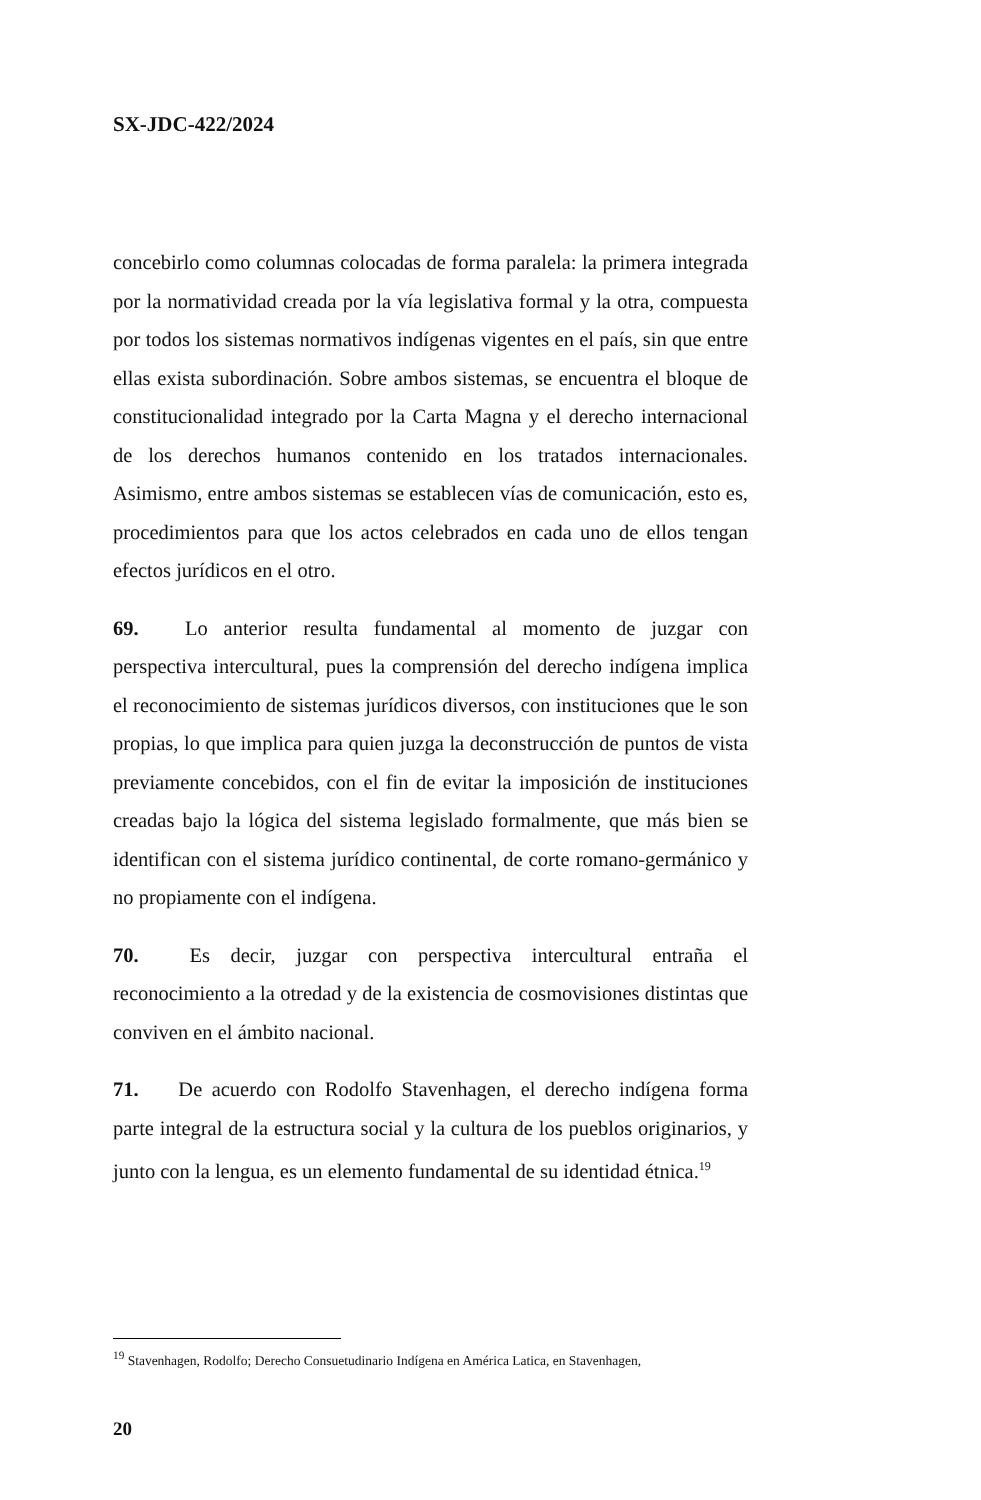SX-JDC-422/2024
concebirlo como columnas colocadas de forma paralela: la primera integrada por la normatividad creada por la vía legislativa formal y la otra, compuesta por todos los sistemas normativos indígenas vigentes en el país, sin que entre ellas exista subordinación. Sobre ambos sistemas, se encuentra el bloque de constitucionalidad integrado por la Carta Magna y el derecho internacional de los derechos humanos contenido en los tratados internacionales. Asimismo, entre ambos sistemas se establecen vías de comunicación, esto es, procedimientos para que los actos celebrados en cada uno de ellos tengan efectos jurídicos en el otro.
69. Lo anterior resulta fundamental al momento de juzgar con perspectiva intercultural, pues la comprensión del derecho indígena implica el reconocimiento de sistemas jurídicos diversos, con instituciones que le son propias, lo que implica para quien juzga la deconstrucción de puntos de vista previamente concebidos, con el fin de evitar la imposición de instituciones creadas bajo la lógica del sistema legislado formalmente, que más bien se identifican con el sistema jurídico continental, de corte romano-germánico y no propiamente con el indígena.
70. Es decir, juzgar con perspectiva intercultural entraña el reconocimiento a la otredad y de la existencia de cosmovisiones distintas que conviven en el ámbito nacional.
71. De acuerdo con Rodolfo Stavenhagen, el derecho indígena forma parte integral de la estructura social y la cultura de los pueblos originarios, y junto con la lengua, es un elemento fundamental de su identidad étnica.<sup>19</sup>
<sup>19</sup> Stavenhagen, Rodolfo; Derecho Consuetudinario Indígena en América Latica, en Stavenhagen,
20